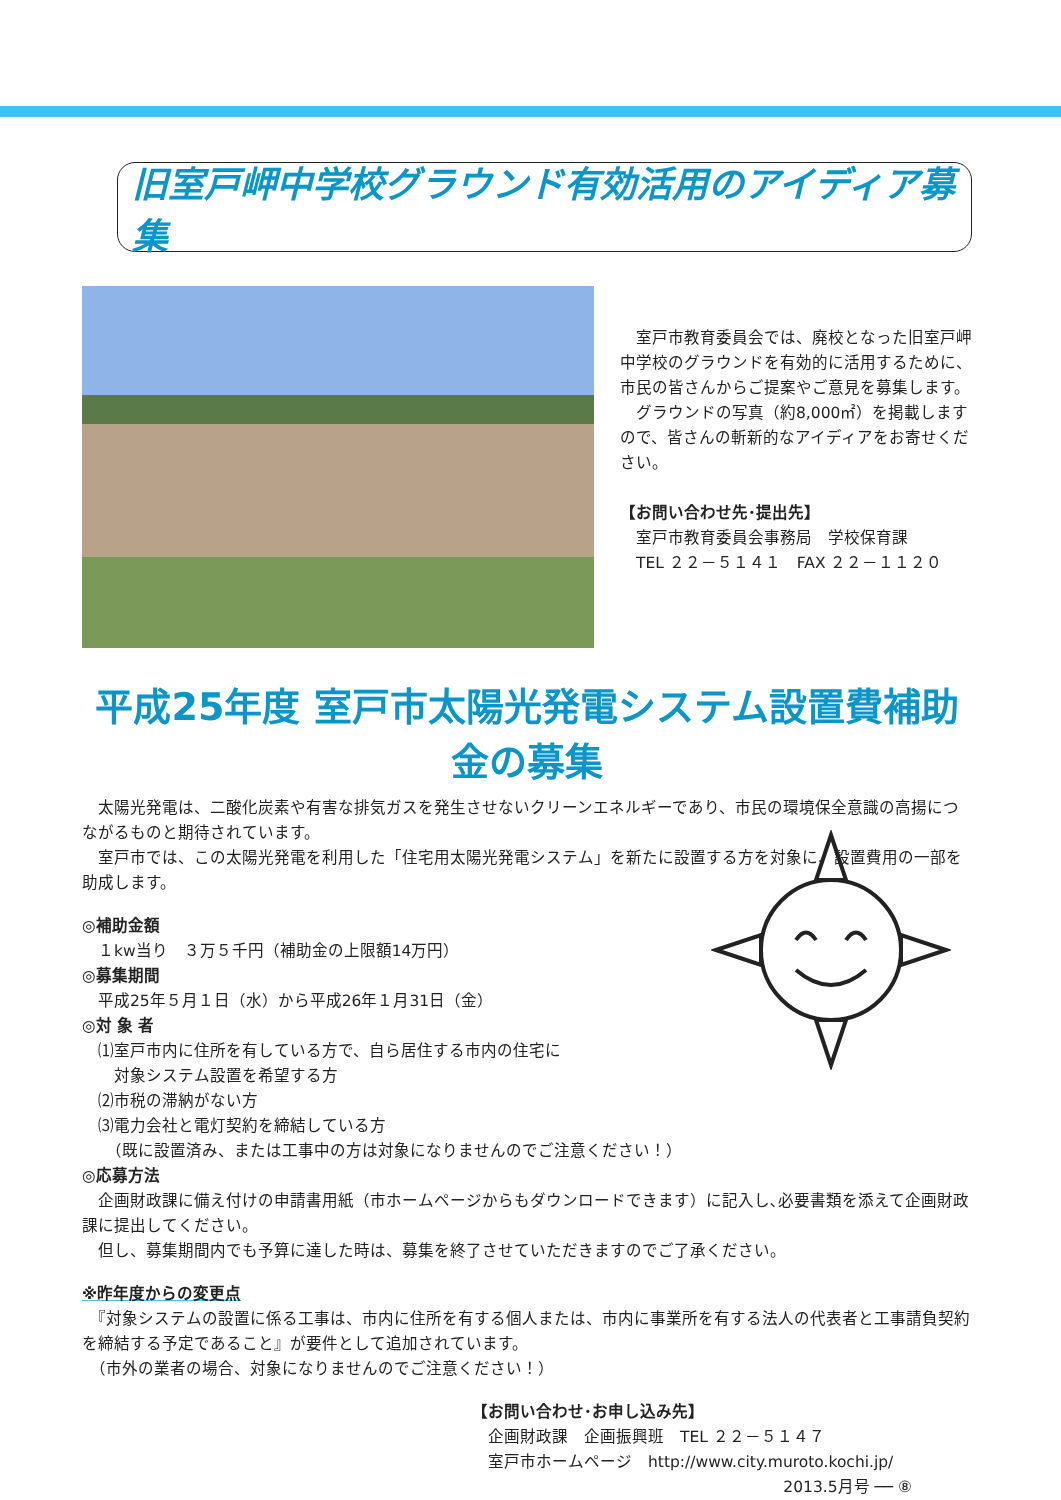旧室戸岬中学校グラウンド有効活用のアイディア募集
　室戸市教育委員会では、廃校となった旧室戸岬中学校のグラウンドを有効的に活用するために、市民の皆さんからご提案やご意見を募集します。
　グラウンドの写真（約8,000㎡）を掲載しますので、皆さんの斬新的なアイディアをお寄せください。
【お問い合わせ先･提出先】
　室戸市教育委員会事務局　学校保育課
　TEL ２２－５１４１　FAX ２２－１１２０
平成25年度 室戸市太陽光発電システム設置費補助金の募集
　太陽光発電は、二酸化炭素や有害な排気ガスを発生させないクリーンエネルギーであり、市民の環境保全意識の高揚につながるものと期待されています。
　室戸市では、この太陽光発電を利用した「住宅用太陽光発電システム」を新たに設置する方を対象に、設置費用の一部を助成します。
◎補助金額
　１kw当り　３万５千円（補助金の上限額14万円）
◎募集期間
　平成25年５月１日（水）から平成26年１月31日（金）
◎対 象 者
　⑴室戸市内に住所を有している方で、自ら居住する市内の住宅に
　　対象システム設置を希望する方
　⑵市税の滞納がない方
　⑶電力会社と電灯契約を締結している方
　　（既に設置済み、または工事中の方は対象になりませんのでご注意ください！）
◎応募方法
　企画財政課に備え付けの申請書用紙（市ホームページからもダウンロードできます）に記入し､必要書類を添えて企画財政課に提出してください。
　但し、募集期間内でも予算に達した時は、募集を終了させていただきますのでご了承ください。
※昨年度からの変更点
　『対象システムの設置に係る工事は、市内に住所を有する個人または、市内に事業所を有する法人の代表者と工事請負契約を締結する予定であること』が要件として追加されています。
　（市外の業者の場合、対象になりませんのでご注意ください！）
【お問い合わせ･お申し込み先】
　企画財政課　企画振興班　TEL ２２－５１４７
　室戸市ホームページ　http://www.city.muroto.kochi.jp/
2013.5月号 ── ⑧